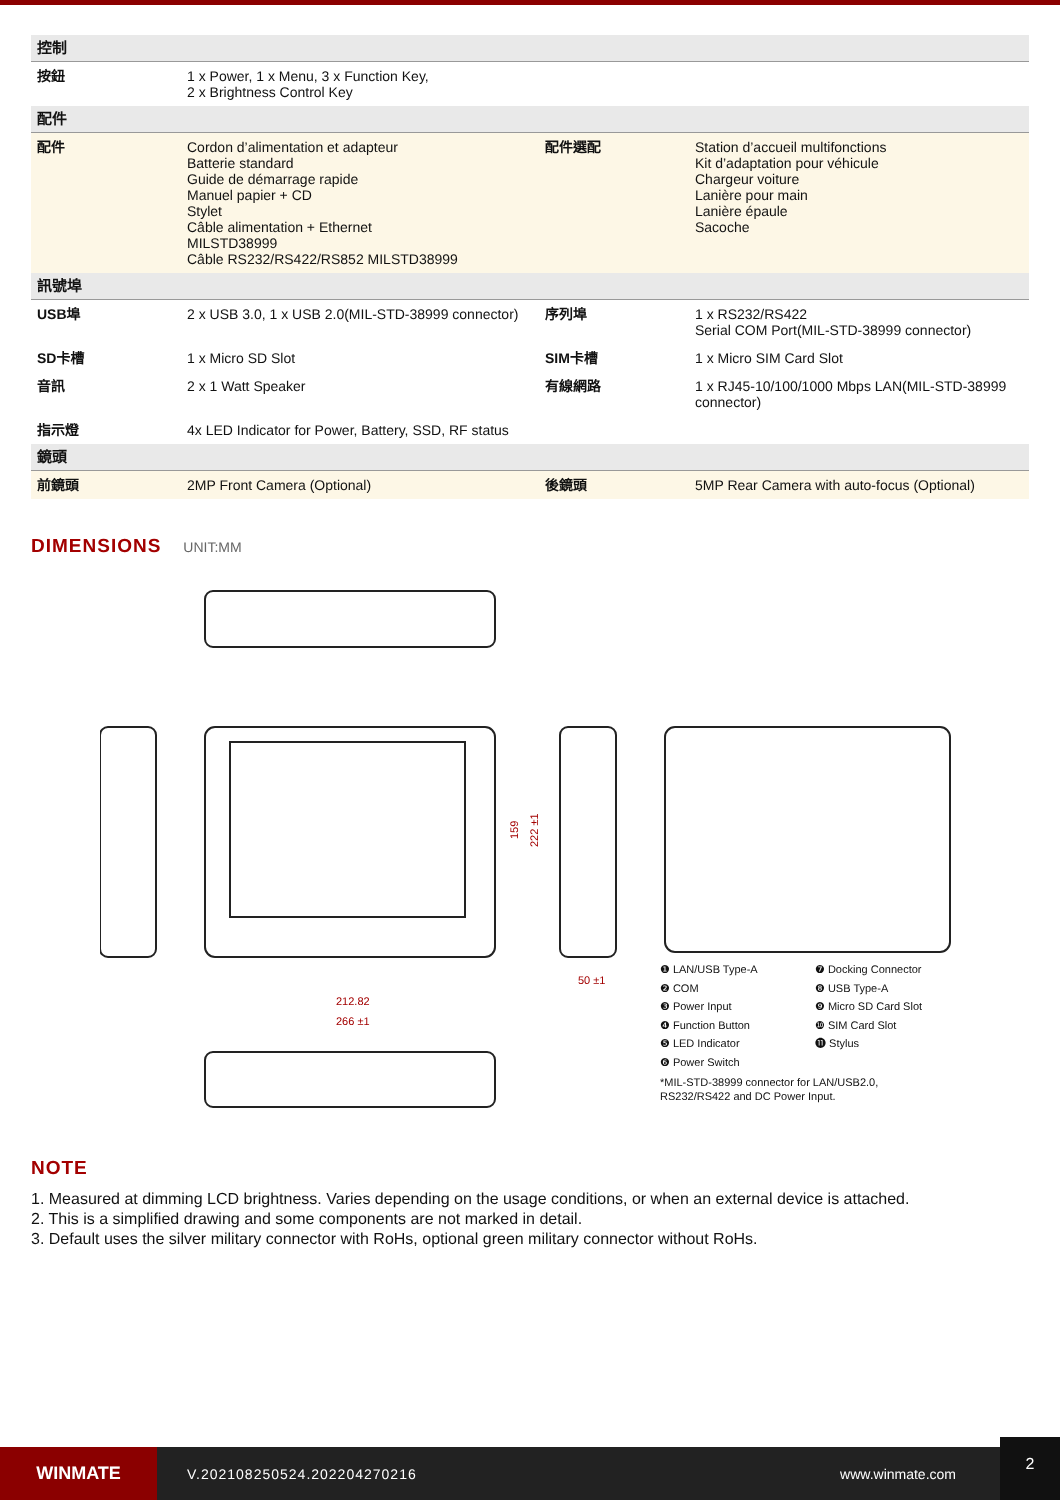| 控制 | | | |
| 按鈕 | 1 x Power, 1 x Menu, 3 x Function Key, 2 x Brightness Control Key | | |
| 配件 | | | |
| 配件 | Cordon d’alimentation et adapteur Batterie standard Guide de démarrage rapide Manuel papier + CD Stylet Câble alimentation + Ethernet MILSTD38999 Câble RS232/RS422/RS852 MILSTD38999 | 配件選配 | Station d’accueil multifonctions Kit d’adaptation pour véhicule Chargeur voiture Lanière pour main Lanière épaule Sacoche |
| 訊號埠 | | | |
| USB埠 | 2 x USB 3.0, 1 x USB 2.0(MIL-STD-38999 connector) | 序列埠 | 1 x RS232/RS422 Serial COM Port(MIL-STD-38999 connector) |
| SD卡槽 | 1 x Micro SD Slot | SIM卡槽 | 1 x Micro SIM Card Slot |
| 音訊 | 2 x 1 Watt Speaker | 有線網路 | 1 x RJ45-10/100/1000 Mbps LAN(MIL-STD-38999 connector) |
| 指示燈 | 4x LED Indicator for Power, Battery, SSD, RF status | | |
| 鏡頭 | | | |
| 前鏡頭 | 2MP Front Camera (Optional) | 後鏡頭 | 5MP Rear Camera with auto-focus (Optional) |
DIMENSIONS
UNIT:MM
212.82
266 ±1
159
222 ±1
50 ±1
❶ LAN/USB Type-A ❼ Docking Connector ❷ COM ❽ USB Type-A ❸ Power Input ❾ Micro SD Card Slot ❹ Function Button ❿ SIM Card Slot ❺ LED Indicator ⓫ Stylus ❻ Power Switch *MIL-STD-38999 connector for LAN/USB2.0,
RS232/RS422 and DC Power Input.
NOTE
1. Measured at dimming LCD brightness. Varies depending on the usage conditions, or when an external device is attached.
2. This is a simplified drawing and some components are not marked in detail.
3. Default uses the silver military connector with RoHs, optional green military connector without RoHs.
WINMATE
V.202108250524.202204270216 www.winmate.com
2